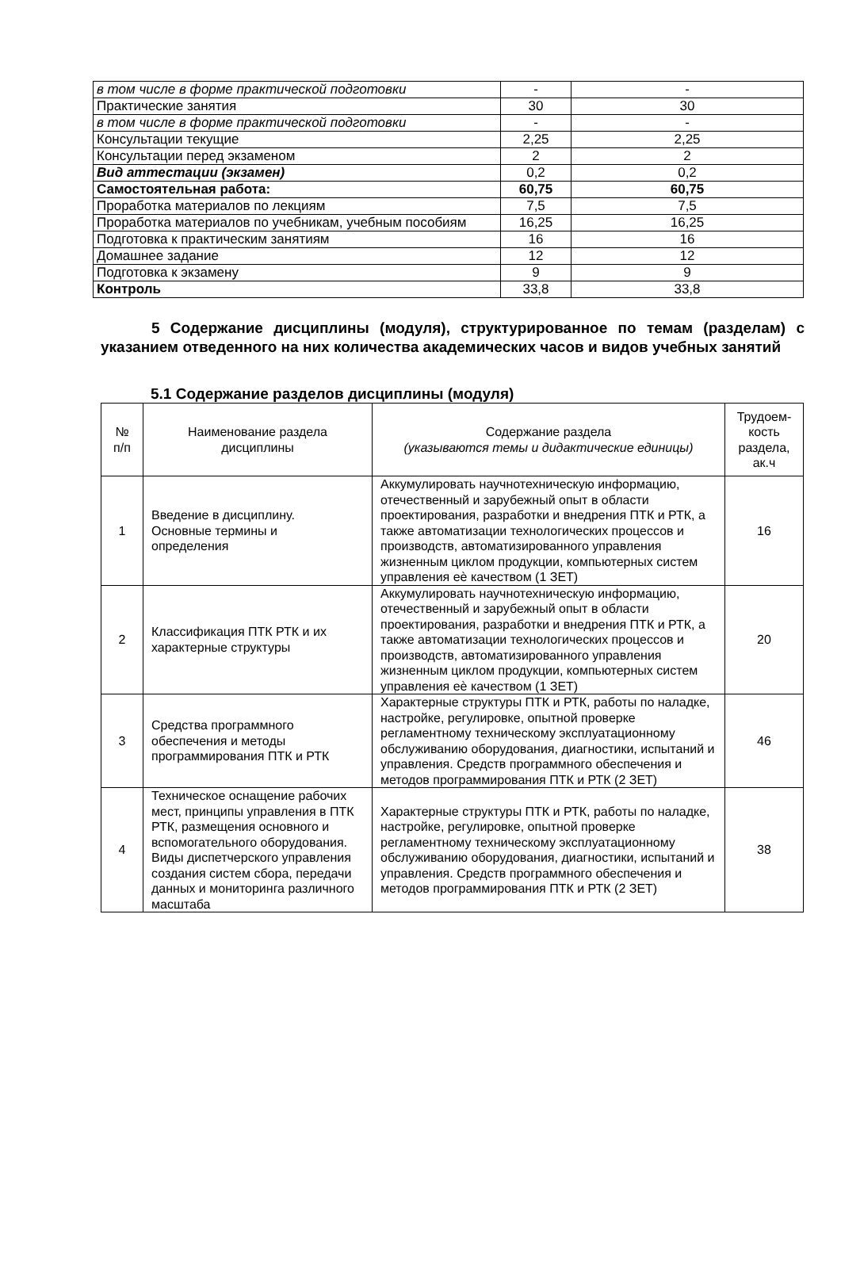| в том числе в форме практической подготовки | - | - |
| Практические занятия | 30 | 30 |
| в том числе в форме практической подготовки | - | - |
| Консультации текущие | 2,25 | 2,25 |
| Консультации перед экзаменом | 2 | 2 |
| Вид аттестации (экзамен) | 0,2 | 0,2 |
| Самостоятельная работа: | 60,75 | 60,75 |
| Проработка материалов по лекциям | 7,5 | 7,5 |
| Проработка материалов по учебникам, учебным пособиям | 16,25 | 16,25 |
| Подготовка к практическим занятиям | 16 | 16 |
| Домашнее задание | 12 | 12 |
| Подготовка к экзамену | 9 | 9 |
| Контроль | 33,8 | 33,8 |
5 Содержание дисциплины (модуля), структурированное по темам (разделам) с указанием отведенного на них количества академических часов и видов учебных занятий
5.1 Содержание разделов дисциплины (модуля)
| № п/п | Наименование раздела дисциплины | Содержание раздела (указываются темы и дидактические единицы) | Трудоем- кость раздела, ак.ч |
| --- | --- | --- | --- |
| 1 | Введение в дисциплину. Основные термины и определения | Аккумулировать научнотехническую информацию, отечественный и зарубежный опыт в области проектирования, разработки и внедрения ПТК и РТК, а также автоматизации технологических процессов и производств, автоматизированного управления жизненным циклом продукции, компьютерных систем управления еѐ качеством (1 ЗЕТ) | 16 |
| 2 | Классификация ПТК РТК и их характерные структуры | Аккумулировать научнотехническую информацию, отечественный и зарубежный опыт в области проектирования, разработки и внедрения ПТК и РТК, а также автоматизации технологических процессов и производств, автоматизированного управления жизненным циклом продукции, компьютерных систем управления еѐ качеством (1 ЗЕТ) | 20 |
| 3 | Средства программного обеспечения и методы программирования ПТК и РТК | Характерные структуры ПТК и РТК, работы по наладке, настройке, регулировке, опытной проверке регламентному техническому эксплуатационному обслуживанию оборудования, диагностики, испытаний и управления. Средств программного обеспечения и методов программирования ПТК и РТК (2 ЗЕТ) | 46 |
| 4 | Техническое оснащение рабочих мест, принципы управления в ПТК РТК, размещения основного и вспомогательного оборудования. Виды диспетчерского управления создания систем сбора, передачи данных и мониторинга различного масштаба | Характерные структуры ПТК и РТК, работы по наладке, настройке, регулировке, опытной проверке регламентному техническому эксплуатационному обслуживанию оборудования, диагностики, испытаний и управления. Средств программного обеспечения и методов программирования ПТК и РТК (2 ЗЕТ) | 38 |